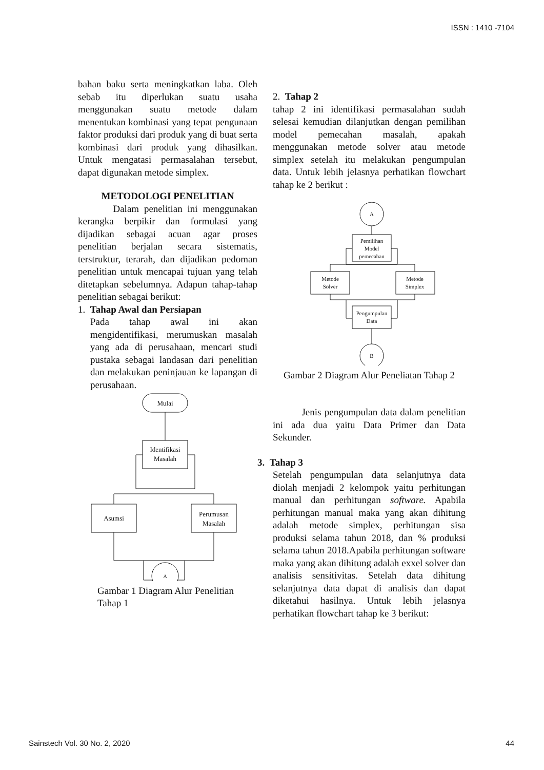ISSN : 1410 -7104
bahan baku serta meningkatkan laba. Oleh sebab itu diperlukan suatu usaha menggunakan suatu metode dalam menentukan kombinasi yang tepat pengunaan faktor produksi dari produk yang di buat serta kombinasi dari produk yang dihasilkan. Untuk mengatasi permasalahan tersebut, dapat digunakan metode simplex.
METODOLOGI PENELITIAN
Dalam penelitian ini menggunakan kerangka berpikir dan formulasi yang dijadikan sebagai acuan agar proses penelitian berjalan secara sistematis, terstruktur, terarah, dan dijadikan pedoman penelitian untuk mencapai tujuan yang telah ditetapkan sebelumnya. Adapun tahap-tahap penelitian sebagai berikut:
1. Tahap Awal dan Persiapan
Pada tahap awal ini akan mengidentifikasi, merumuskan masalah yang ada di perusahaan, mencari studi pustaka sebagai landasan dari penelitian dan melakukan peninjauan ke lapangan di perusahaan.
Mulai
Identifikasi
Masalah
Asumsi
Perumusan
Masalah
A
Gambar 1 Diagram Alur Penelitian Tahap 1
2. Tahap 2
tahap 2 ini identifikasi permasalahan sudah selesai kemudian dilanjutkan dengan pemilihan model pemecahan masalah, apakah menggunakan metode solver atau metode simplex setelah itu melakukan pengumpulan data. Untuk lebih jelasnya perhatikan flowchart tahap ke 2 berikut :
A
Pemilihan
Model
pemecahan
Metode
Solver
Metode
Simplex
Pengumpulan
Data
B
Gambar 2 Diagram Alur Peneliatan Tahap 2
Jenis pengumpulan data dalam penelitian ini ada dua yaitu Data Primer dan Data Sekunder.
3. Tahap 3
Setelah pengumpulan data selanjutnya data diolah menjadi 2 kelompok yaitu perhitungan manual dan perhitungan software. Apabila perhitungan manual maka yang akan dihitung adalah metode simplex, perhitungan sisa produksi selama tahun 2018, dan % produksi selama tahun 2018.Apabila perhitungan software maka yang akan dihitung adalah exxel solver dan analisis sensitivitas. Setelah data dihitung selanjutnya data dapat di analisis dan dapat diketahui hasilnya. Untuk lebih jelasnya perhatikan flowchart tahap ke 3 berikut:
Sainstech Vol. 30 No. 2, 2020 44